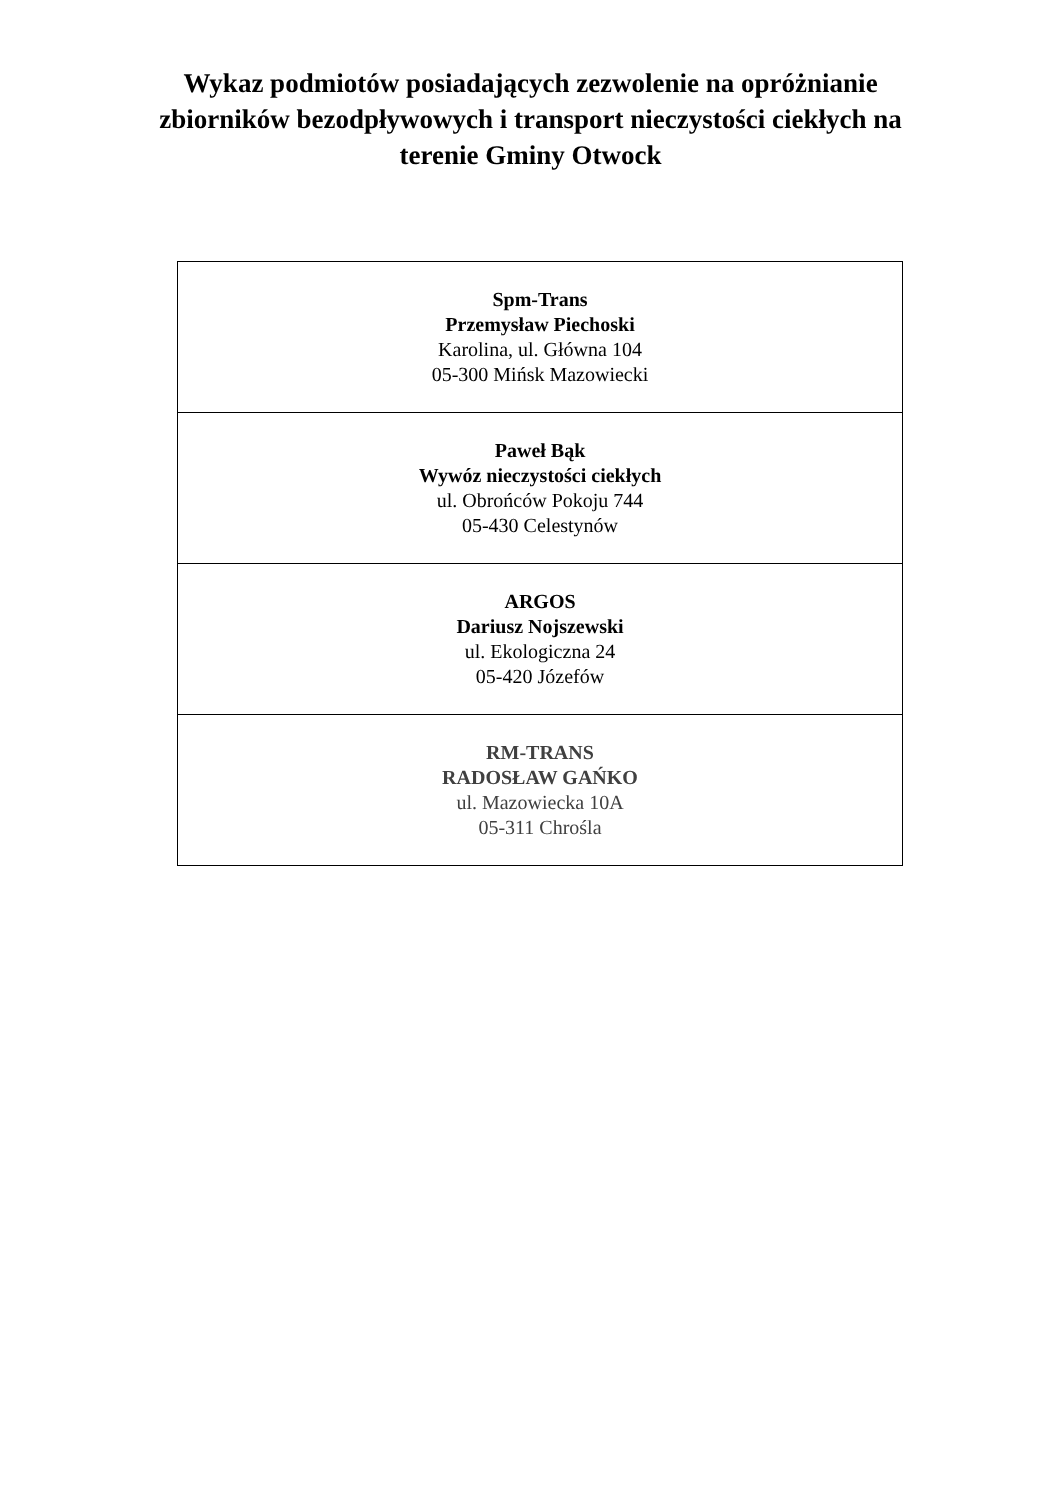Wykaz podmiotów posiadających zezwolenie na opróżnianie
zbiorników bezodpływowych i transport nieczystości ciekłych na
terenie Gminy Otwock
| Spm-Trans Przemysław Piechoski Karolina, ul. Główna 104 05-300 Mińsk Mazowiecki |
| Paweł Bąk Wywóz nieczystości ciekłych ul. Obrońców Pokoju 744 05-430 Celestynów |
| ARGOS Dariusz Nojszewski ul. Ekologiczna 24 05-420 Józefów |
| RM-TRANS RADOSŁAW GAŃKO ul. Mazowiecka 10A 05-311 Chrośla |